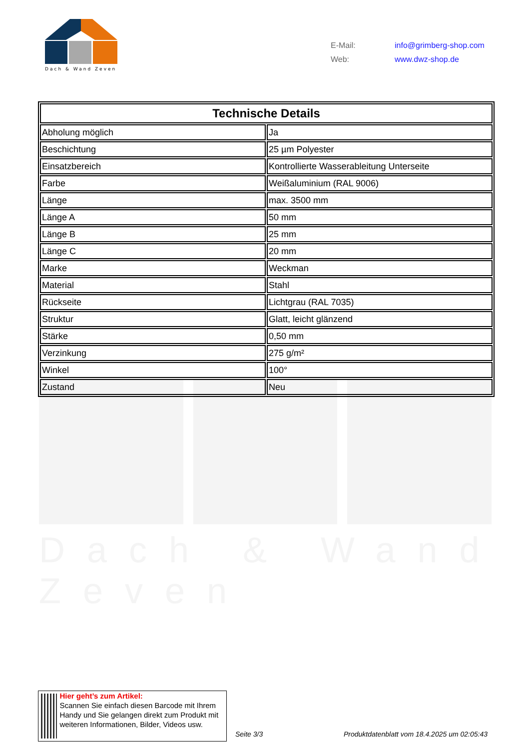Dach & Wand Zeven
| E-Mail: | info@grimberg-shop.com |
| Web: | www.dwz-shop.de |
Dach & Wand Zeven
| Technische Details | |
| --- | --- |
| Abholung möglich | Ja |
| Beschichtung | 25 µm Polyester |
| Einsatzbereich | Kontrollierte Wasserableitung Unterseite |
| Farbe | Weißaluminium (RAL 9006) |
| Länge | max. 3500 mm |
| Länge A | 50 mm |
| Länge B | 25 mm |
| Länge C | 20 mm |
| Marke | Weckman |
| Material | Stahl |
| Rückseite | Lichtgrau (RAL 7035) |
| Struktur | Glatt, leicht glänzend |
| Stärke | 0,50 mm |
| Verzinkung | 275 g/m² |
| Winkel | 100° |
| Zustand | Neu |
Hier geht’s zum Artikel:
Scannen Sie einfach diesen Barcode mit Ihrem Handy und Sie gelangen direkt zum Produkt mit weiteren Informationen, Bilder, Videos usw.
Seite 3/3
Produktdatenblatt vom 18.4.2025 um 02:05:43